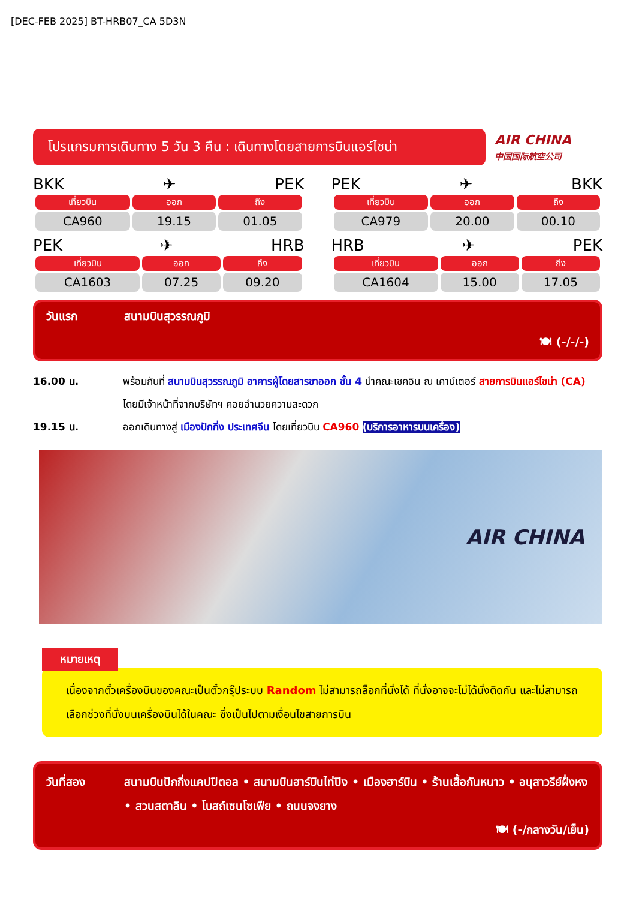[DEC-FEB 2025] BT-HRB07_CA 5D3N
โปรแกรมการเดินทาง 5 วัน 3 คืน : เดินทางโดยสายการบินแอร์ไชน่า
AIR CHINA
中国国际航空公司
BKK ✈ PEK
| เที่ยวบิน | ออก | ถึง |
| --- | --- | --- |
| CA960 | 19.15 | 01.05 |
PEK ✈ HRB
| เที่ยวบิน | ออก | ถึง |
| --- | --- | --- |
| CA1603 | 07.25 | 09.20 |
PEK ✈ BKK
| เที่ยวบิน | ออก | ถึง |
| --- | --- | --- |
| CA979 | 20.00 | 00.10 |
HRB ✈ PEK
| เที่ยวบิน | ออก | ถึง |
| --- | --- | --- |
| CA1604 | 15.00 | 17.05 |
วันแรก สนามบินสุวรรณภูมิ
🍽 (-/-/-)
16.00 น. พร้อมกันที่ สนามบินสุวรรณภูมิ อาคารผู้โดยสารขาออก ชั้น 4 นำคณะเชคอิน ณ เคาน์เตอร์ สายการบินแอร์ไชน่า (CA) โดยมีเจ้าหน้าที่จากบริษัทฯ คอยอำนวยความสะดวก
19.15 น. ออกเดินทางสู่ เมืองปักกิ่ง ประเทศจีน โดยเที่ยวบิน CA960 (บริการอาหารบนเครื่อง)
AIR CHINA
หมายเหตุ
เนื่องจากตั๋วเครื่องบินของคณะเป็นตั๋วกรุ๊ประบบ Random ไม่สามารถล็อกที่นั่งได้ ที่นั่งอาจจะไม่ได้นั่งติดกัน และไม่สามารถเลือกช่วงที่นั่งบนเครื่องบินได้ในคณะ ซึ่งเป็นไปตามเงื่อนไขสายการบิน
วันที่สอง สนามบินปักกิ่งแคปปิตอล • สนามบินฮาร์บินไท่ปิง • เมืองฮาร์บิน • ร้านเสื้อกันหนาว • อนุสาวรีย์ฝั่งหง • สวนสตาลิน • โบสถ์เซนโซเฟีย • ถนนจงยาง
🍽 (-/กลางวัน/เย็น)